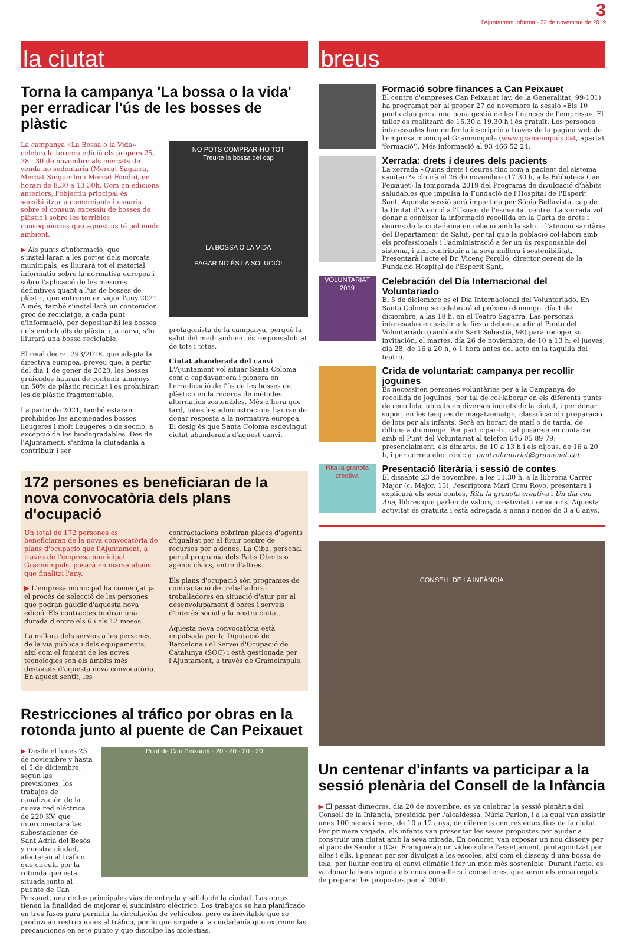3
l'Ajuntament informa · 22 de novembre de 2019
la ciutat
Torna la campanya 'La bossa o la vida' per erradicar l'ús de les bosses de plàstic
La campanya «La Bossa o la Vida» celebra la tercera edició els propers 25, 28 i 30 de novembre als mercats de venda no sedentària (Mercat Sagarra, Mercat Singuerlín i Mercat Fondo), en horari de 8.30 a 13.30h. Com en edicions anteriors, l'objectiu principal és sensibilitzar a comerciants i usuaris sobre el consum excessiu de bosses de plàstic i sobre les terribles conseqüències que aquest ús té pel medi ambient.
▶ Als punts d'informació, que s'instal·laran a les portes dels mercats municipals, es lliurarà tot el material informatiu sobre la normativa europea i sobre l'aplicació de les mesures definitives quant a l'ús de bosses de plàstic, que entraran en vigor l'any 2021. A més, també s'instal·larà un contenidor groc de reciclatge, a cada punt d'informació, per depositar-hi les bosses i els embolcalls de plàstic i, a canvi, s'hi lliurarà una bossa reciclable.
El reial decret 293/2018, que adapta la directiva europea, preveu que, a partir del dia 1 de gener de 2020, les bosses gruixudes hauran de contenir almenys un 50% de plàstic reciclat i es prohibiran les de plàstic fragmentable.
I a partir de 2021, també estaran prohibides les anomenades bosses lleugeres i molt lleugeres o de secció, a excepció de les biodegradables. Des de l'Ajuntament, s'anima la ciutadania a contribuir i ser
NO POTS COMPRAR-HO TOT
Treu-te la bossa del cap
LA BOSSA O LA VIDA
PAGAR NO ÉS LA SOLUCIÓ!
protagonista de la campanya, perquè la salut del medi ambient és responsabilitat de tots i totes.
Ciutat abanderada del canvi
L'Ajuntament vol situar Santa Coloma com a capdavantera i pionera en l'erradicació de l'ús de les bosses de plàstic i en la recerca de mètodes alternatius sostenibles. Més d'hora que tard, totes les administracions hauran de donar resposta a la normativa europea. El desig és que Santa Coloma esdevingui ciutat abanderada d'aquest canvi.
172 persones es beneficiaran de la nova convocatòria dels plans d'ocupació
Un total de 172 persones es beneficiaran de la nova convocatòria de plans d'ocupació que l'Ajuntament, a través de l'empresa municipal Grameimpuls, posarà en marxa abans que finalitzi l'any.
▶ L'empresa municipal ha començat ja el procés de selecció de les persones que podran gaudir d'aquesta nova edició. Els contractes tindran una durada d'entre els 6 i els 12 mesos.
La millora dels serveis a les persones, de la via pública i dels equipaments, així com el foment de les noves tecnologies són els àmbits més destacats d'aquesta nova convocatòria. En aquest sentit, les
contractacions cobriran places d'agents d'igualtat per al futur centre de recursos per a dones, La Ciba, personal per al programa dels Patis Oberts o agents cívics, entre d'altres.
Els plans d'ocupació són programes de contractació de treballadors i treballadores en situació d'atur per al desenvolupament d'obres i serveis d'interès social a la nostra ciutat.
Aquesta nova convocatòria està impulsada per la Diputació de Barcelona i el Servei d'Ocupació de Catalunya (SOC) i està gestionada per l'Ajuntament, a través de Grameimpuls.
Restricciones al tráfico por obras en la rotonda junto al puente de Can Peixauet
▶ Desde el lunes 25 de noviembre y hasta el 5 de diciembre, según las previsiones, los trabajos de canalización de la nueva red eléctrica de 220 KV, que interconectará las subestaciones de Sant Adrià del Besòs y nuestra ciudad, afectarán al tráfico que circula por la rotonda que está situada junto al puente de Can
Pont de Can Peixauet · 20 · 20 · 20 · 20
Peixauet, una de las principales vías de entrada y salida de la ciudad. Las obras tienen la finalidad de mejorar el suministro eléctrico. Los trabajos se han planificado en tres fases para permitir la circulación de vehículos, pero es inevitable que se produzcan restricciones al tráfico, por lo que se pide a la ciudadanía que extreme las precauciones en este punto y que disculpe las molestias.
breus
Formació sobre finances a Can Peixauet
El centre d'empreses Can Peixauet (av. de la Generalitat, 99-101) ha programat per al proper 27 de novembre la sessió «Els 10 punts clau per a una bona gestió de les finances de l'empresa». El taller es realitzarà de 15.30 a 19.30 h i és gratuït. Les persones interessades han de fer la inscripció a través de la pàgina web de l'empresa municipal Grameimpuls (www.grameimpuls.cat, apartat 'formació'). Més informació al 93 466 52 24.
Xerrada: drets i deures dels pacients
La xerrada «Quins drets i deures tinc com a pacient del sistema sanitari?» clourà el 26 de novembre (17.30 h, a la Biblioteca Can Peixauet) la temporada 2019 del Programa de divulgació d'hàbits saludables que impulsa la Fundació de l'Hospital de l'Esperit Sant. Aquesta sessió serà impartida per Sònia Bellavista, cap de la Unitat d'Atenció a l'Usuari de l'esmentat centre. La xerrada vol donar a conèixer la informació recollida en la Carta de drets i deures de la ciutadania en relació amb la salut i l'atenció sanitària del Departament de Salut, per tal que la població col·labori amb els professionals i l'administració a fer un ús responsable del sistema, i així contribuir a la seva millora i sostenibilitat. Presentarà l'acte el Dr. Vicenç Perelló, director gerent de la Fundació Hospital de l'Esperit Sant.
VOLUNTARIAT 2019
Celebración del Día Internacional del Voluntariado
El 5 de diciembre es el Día Internacional del Voluntariado. En Santa Coloma se celebrará el próximo domingo, día 1 de diciembre, a las 18 h, en el Teatro Sagarra. Las personas interesadas en asistir a la fiesta deben acudir al Punto del Voluntariado (rambla de Sant Sebastià, 98) para recoger su invitación, el martes, día 26 de noviembre, de 10 a 13 h; el jueves, día 28, de 16 a 20 h, o 1 hora antes del acto en la taquilla del teatro.
Crida de voluntariat: campanya per recollir joguines
Es necessiten persones voluntàries per a la Campanya de recollida de joguines, per tal de col·laborar en els diferents punts de recollida, ubicats en diversos indrets de la ciutat, i per donar suport en les tasques de magatzematge, classificació i preparació de lots per als infants. Serà en horari de matí o de tarda, de dilluns a diumenge. Per participar-hi, cal posar-se en contacte amb el Punt del Voluntariat al telèfon 646 05 89 79; presencialment, els dimarts, de 10 a 13 h i els dijous, de 16 a 20 h, i per correu electrònic a: puntvoluntariat@gramenet.cat
Rita la granota creativa
Presentació literària i sessió de contes
El dissabte 23 de novembre, a les 11.30 h, a la llibreria Carrer Major (c. Major, 13), l'escriptora Mari Creu Royo, presentarà i explicarà els seus contes, Rita la granota creativa i Un dia con Ana, llibres que parlen de valors, creativitat i emocions. Aquesta activitat és gratuïta i està adreçada a nens i nenes de 3 a 6 anys.
CONSELL DE LA INFÀNCIA
Un centenar d'infants va participar a la sessió plenària del Consell de la Infància
▶ El passat dimecres, dia 20 de novembre, es va celebrar la sessió plenària del Consell de la Infància, presidida per l'alcaldessa, Núria Parlon, i a la qual van assistir unes 100 nenes i nens, de 10 a 12 anys, de diferents centres educatius de la ciutat. Per primera vegada, els infants van presentar les seves propostes per ajudar a construir una ciutat amb la seva mirada. En concret, van exposar un nou disseny per al parc de Sandino (Can Franquesa); un vídeo sobre l'assetjament, protagonitzat per elles i ells, i pensat per ser divulgat a les escoles, així com el disseny d'una bossa de tela, per lluitar contra el canvi climàtic i fer un món més sostenible. Durant l'acte, es va donar la benvinguda als nous consellers i conselleres, que seran els encarregats de preparar les propostes per al 2020.